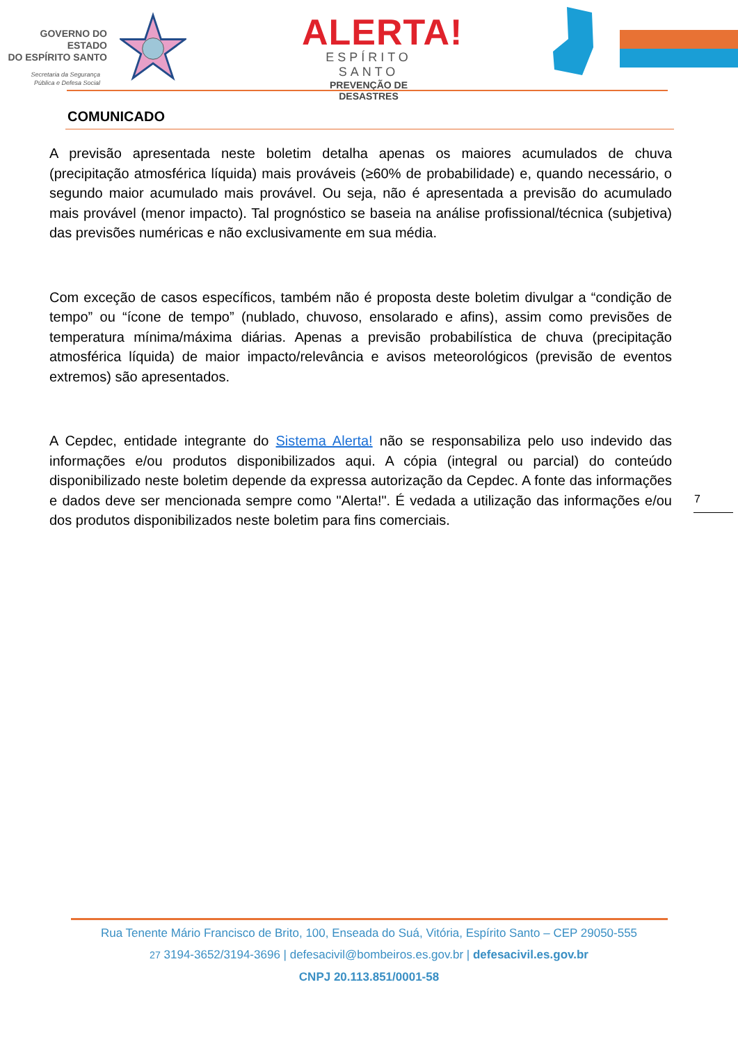GOVERNO DO ESTADO
DO ESPÍRITO SANTO
Secretaria da Segurança
Pública e Defesa Social
ALERTA!
ESPÍRITO SANTO
PREVENÇÃO DE DESASTRES
COMUNICADO
A previsão apresentada neste boletim detalha apenas os maiores acumulados de chuva (precipitação atmosférica líquida) mais prováveis (≥60% de probabilidade) e, quando necessário, o segundo maior acumulado mais provável. Ou seja, não é apresentada a previsão do acumulado mais provável (menor impacto). Tal prognóstico se baseia na análise profissional/técnica (subjetiva) das previsões numéricas e não exclusivamente em sua média.
Com exceção de casos específicos, também não é proposta deste boletim divulgar a “condição de tempo” ou “ícone de tempo” (nublado, chuvoso, ensolarado e afins), assim como previsões de temperatura mínima/máxima diárias. Apenas a previsão probabilística de chuva (precipitação atmosférica líquida) de maior impacto/relevância e avisos meteorológicos (previsão de eventos extremos) são apresentados.
A Cepdec, entidade integrante do Sistema Alerta! não se responsabiliza pelo uso indevido das informações e/ou produtos disponibilizados aqui. A cópia (integral ou parcial) do conteúdo disponibilizado neste boletim depende da expressa autorização da Cepdec. A fonte das informações e dados deve ser mencionada sempre como "Alerta!". É vedada a utilização das informações e/ou dos produtos disponibilizados neste boletim para fins comerciais.
7
Rua Tenente Mário Francisco de Brito, 100, Enseada do Suá, Vitória, Espírito Santo – CEP 29050-555
27 3194-3652/3194-3696 | defesacivil@bombeiros.es.gov.br | defesacivil.es.gov.br
CNPJ 20.113.851/0001-58